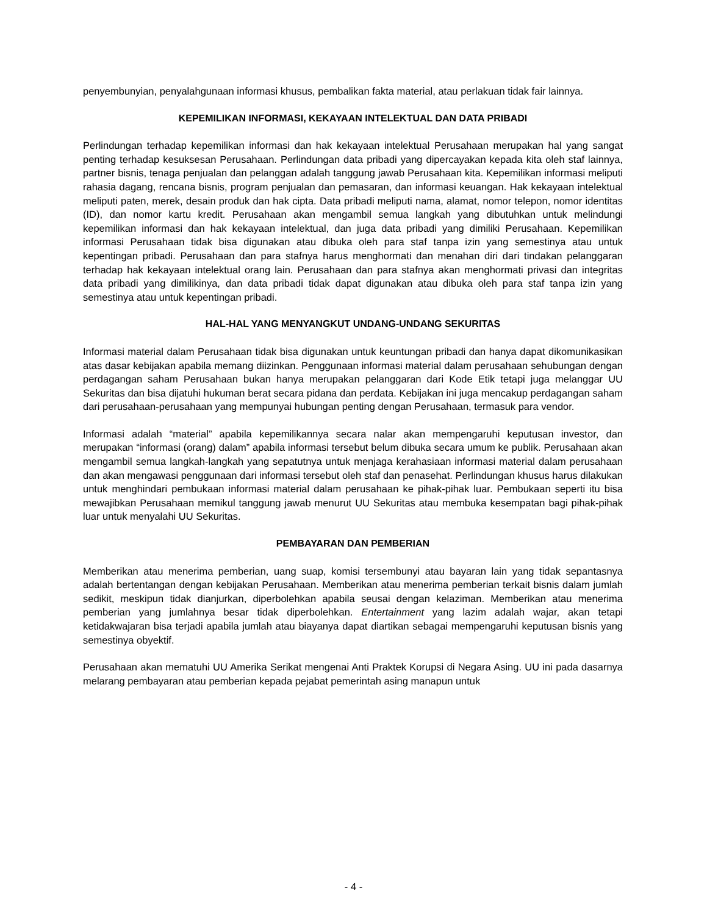penyembunyian, penyalahgunaan informasi khusus, pembalikan fakta material, atau perlakuan tidak fair lainnya.
KEPEMILIKAN INFORMASI, KEKAYAAN INTELEKTUAL DAN DATA PRIBADI
Perlindungan terhadap kepemilikan informasi dan hak kekayaan intelektual Perusahaan merupakan hal yang sangat penting terhadap kesuksesan Perusahaan. Perlindungan data pribadi yang dipercayakan kepada kita oleh staf lainnya, partner bisnis, tenaga penjualan dan pelanggan adalah tanggung jawab Perusahaan kita. Kepemilikan informasi meliputi rahasia dagang, rencana bisnis, program penjualan dan pemasaran, dan informasi keuangan. Hak kekayaan intelektual meliputi paten, merek, desain produk dan hak cipta. Data pribadi meliputi nama, alamat, nomor telepon, nomor identitas (ID), dan nomor kartu kredit. Perusahaan akan mengambil semua langkah yang dibutuhkan untuk melindungi kepemilikan informasi dan hak kekayaan intelektual, dan juga data pribadi yang dimiliki Perusahaan. Kepemilikan informasi Perusahaan tidak bisa digunakan atau dibuka oleh para staf tanpa izin yang semestinya atau untuk kepentingan pribadi. Perusahaan dan para stafnya harus menghormati dan menahan diri dari tindakan pelanggaran terhadap hak kekayaan intelektual orang lain. Perusahaan dan para stafnya akan menghormati privasi dan integritas data pribadi yang dimilikinya, dan data pribadi tidak dapat digunakan atau dibuka oleh para staf tanpa izin yang semestinya atau untuk kepentingan pribadi.
HAL-HAL YANG MENYANGKUT UNDANG-UNDANG SEKURITAS
Informasi material dalam Perusahaan tidak bisa digunakan untuk keuntungan pribadi dan hanya dapat dikomunikasikan atas dasar kebijakan apabila memang diizinkan. Penggunaan informasi material dalam perusahaan sehubungan dengan perdagangan saham Perusahaan bukan hanya merupakan pelanggaran dari Kode Etik tetapi juga melanggar UU Sekuritas dan bisa dijatuhi hukuman berat secara pidana dan perdata. Kebijakan ini juga mencakup perdagangan saham dari perusahaan-perusahaan yang mempunyai hubungan penting dengan Perusahaan, termasuk para vendor.
Informasi adalah “material” apabila kepemilikannya secara nalar akan mempengaruhi keputusan investor, dan merupakan “informasi (orang) dalam” apabila informasi tersebut belum dibuka secara umum ke publik. Perusahaan akan mengambil semua langkah-langkah yang sepatutnya untuk menjaga kerahasiaan informasi material dalam perusahaan dan akan mengawasi penggunaan dari informasi tersebut oleh staf dan penasehat. Perlindungan khusus harus dilakukan untuk menghindari pembukaan informasi material dalam perusahaan ke pihak-pihak luar. Pembukaan seperti itu bisa mewajibkan Perusahaan memikul tanggung jawab menurut UU Sekuritas atau membuka kesempatan bagi pihak-pihak luar untuk menyalahi UU Sekuritas.
PEMBAYARAN DAN PEMBERIAN
Memberikan atau menerima pemberian, uang suap, komisi tersembunyi atau bayaran lain yang tidak sepantasnya adalah bertentangan dengan kebijakan Perusahaan. Memberikan atau menerima pemberian terkait bisnis dalam jumlah sedikit, meskipun tidak dianjurkan, diperbolehkan apabila seusai dengan kelaziman. Memberikan atau menerima pemberian yang jumlahnya besar tidak diperbolehkan. Entertainment yang lazim adalah wajar, akan tetapi ketidakwajaran bisa terjadi apabila jumlah atau biayanya dapat diartikan sebagai mempengaruhi keputusan bisnis yang semestinya obyektif.
Perusahaan akan mematuhi UU Amerika Serikat mengenai Anti Praktek Korupsi di Negara Asing. UU ini pada dasarnya melarang pembayaran atau pemberian kepada pejabat pemerintah asing manapun untuk
- 4 -